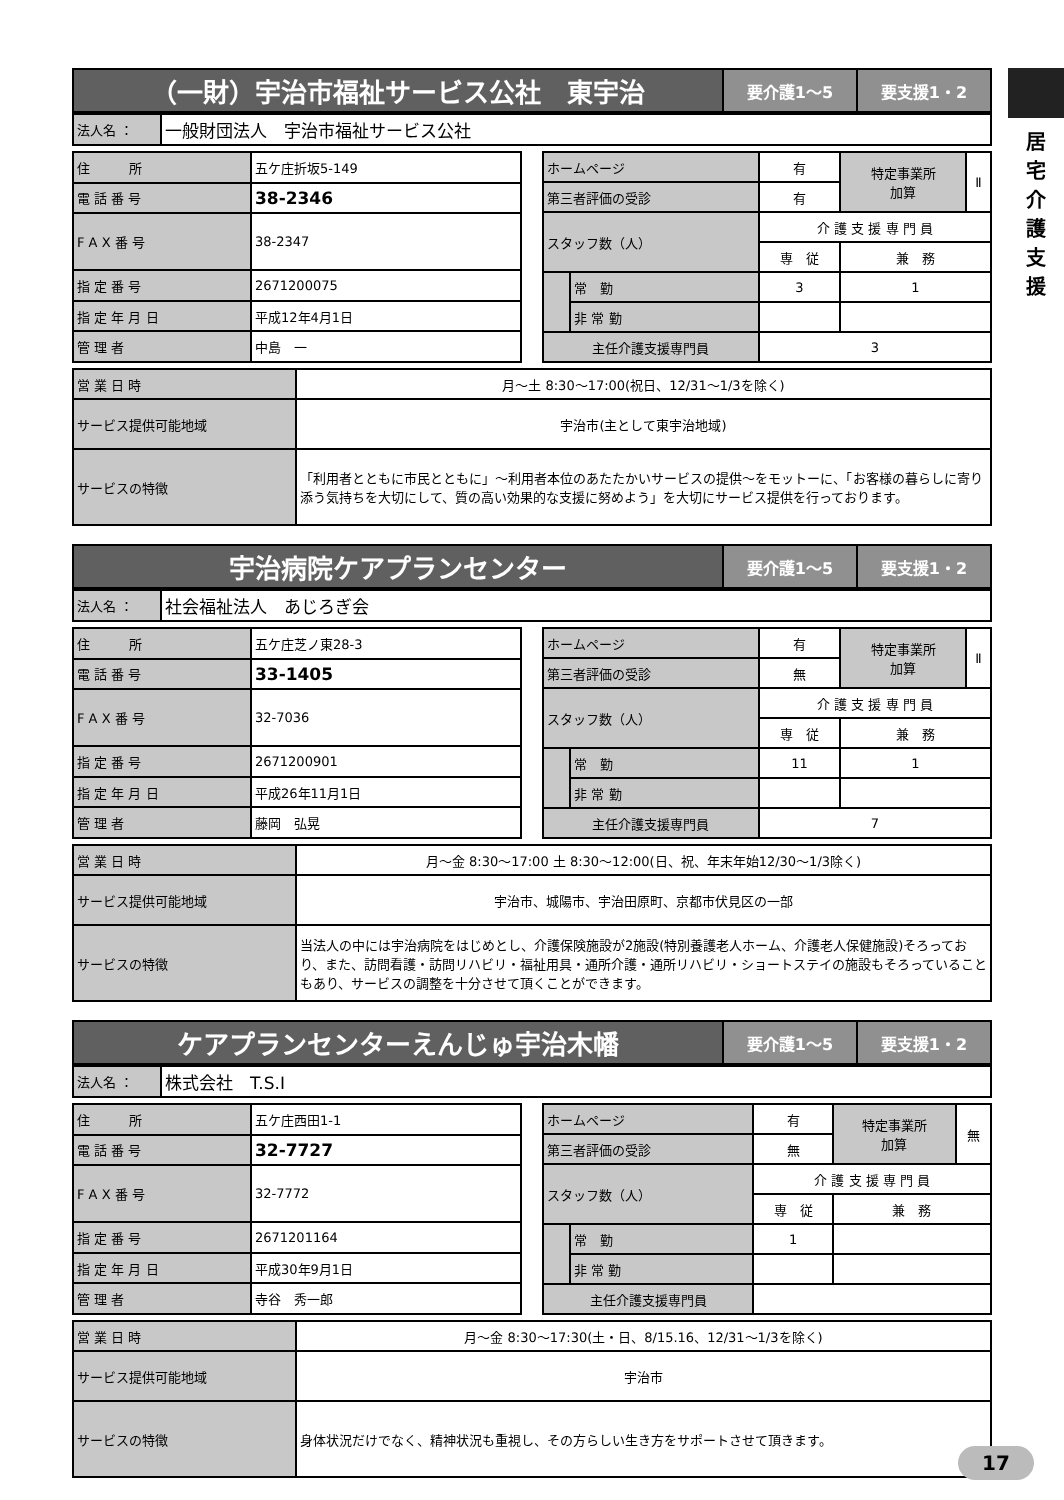居
宅
介
護
支
援
| （一財）宇治市福祉サービス公社 東宇治 | 要介護1～5 | 要支援1・2 |
| 法人名 ： | 一般財団法人 宇治市福祉サービス公社 |
| 住 所 | 五ケ庄折坂5-149 |
| 電 話 番 号 | 38-2346 |
| F A X 番 号 | 38-2347 |
| 指 定 番 号 | 2671200075 |
| 指 定 年 月 日 | 平成12年4月1日 |
| 管 理 者 | 中島 一 |
| ホームページ | | 有 | 特定事業所 加算 | Ⅱ |
| 第三者評価の受診 | | 有 | | |
| スタッフ数（人） | | 介 護 支 援 専 門 員 | | |
| | | 専 従 | 兼 務 | |
| | 常 勤 | 3 | 1 | |
| | 非 常 勤 | | | |
| 主任介護支援専門員 | | 3 | | |
| 営 業 日 時 | 月～土 8:30～17:00(祝日、12/31～1/3を除く) |
| サービス提供可能地域 | 宇治市(主として東宇治地域) |
| サービスの特徴 | 「利用者とともに市民とともに」～利用者本位のあたたかいサービスの提供～をモットーに、「お客様の暮らしに寄り添う気持ちを大切にして、質の高い効果的な支援に努めよう」を大切にサービス提供を行っております。 |
| 宇治病院ケアプランセンター | 要介護1～5 | 要支援1・2 |
| 法人名 ： | 社会福祉法人 あじろぎ会 |
| 住 所 | 五ケ庄芝ノ東28-3 |
| 電 話 番 号 | 33-1405 |
| F A X 番 号 | 32-7036 |
| 指 定 番 号 | 2671200901 |
| 指 定 年 月 日 | 平成26年11月1日 |
| 管 理 者 | 藤岡 弘晃 |
| ホームページ | | 有 | 特定事業所 加算 | Ⅱ |
| 第三者評価の受診 | | 無 | | |
| スタッフ数（人） | | 介 護 支 援 専 門 員 | | |
| | | 専 従 | 兼 務 | |
| | 常 勤 | 11 | 1 | |
| | 非 常 勤 | | | |
| 主任介護支援専門員 | | 7 | | |
| 営 業 日 時 | 月～金 8:30～17:00 土 8:30～12:00(日、祝、年末年始12/30～1/3除く) |
| サービス提供可能地域 | 宇治市、城陽市、宇治田原町、京都市伏見区の一部 |
| サービスの特徴 | 当法人の中には宇治病院をはじめとし、介護保険施設が2施設(特別養護老人ホーム、介護老人保健施設)そろっており、また、訪問看護・訪問リハビリ・福祉用具・通所介護・通所リハビリ・ショートステイの施設もそろっていることもあり、サービスの調整を十分させて頂くことができます。 |
| ケアプランセンターえんじゅ宇治木幡 | 要介護1～5 | 要支援1・2 |
| 法人名 ： | 株式会社 T.S.I |
| 住 所 | 五ケ庄西田1-1 |
| 電 話 番 号 | 32-7727 |
| F A X 番 号 | 32-7772 |
| 指 定 番 号 | 2671201164 |
| 指 定 年 月 日 | 平成30年9月1日 |
| 管 理 者 | 寺谷 秀一郎 |
| ホームページ | | 有 | 特定事業所 加算 | 無 |
| 第三者評価の受診 | | 無 | | |
| スタッフ数（人） | | 介 護 支 援 専 門 員 | | |
| | | 専 従 | 兼 務 | |
| | 常 勤 | 1 | | |
| | 非 常 勤 | | | |
| 主任介護支援専門員 | | | | |
| 営 業 日 時 | 月～金 8:30～17:30(土・日、8/15.16、12/31～1/3を除く) |
| サービス提供可能地域 | 宇治市 |
| サービスの特徴 | 身体状況だけでなく、精神状況も重視し、その方らしい生き方をサポートさせて頂きます。 |
17